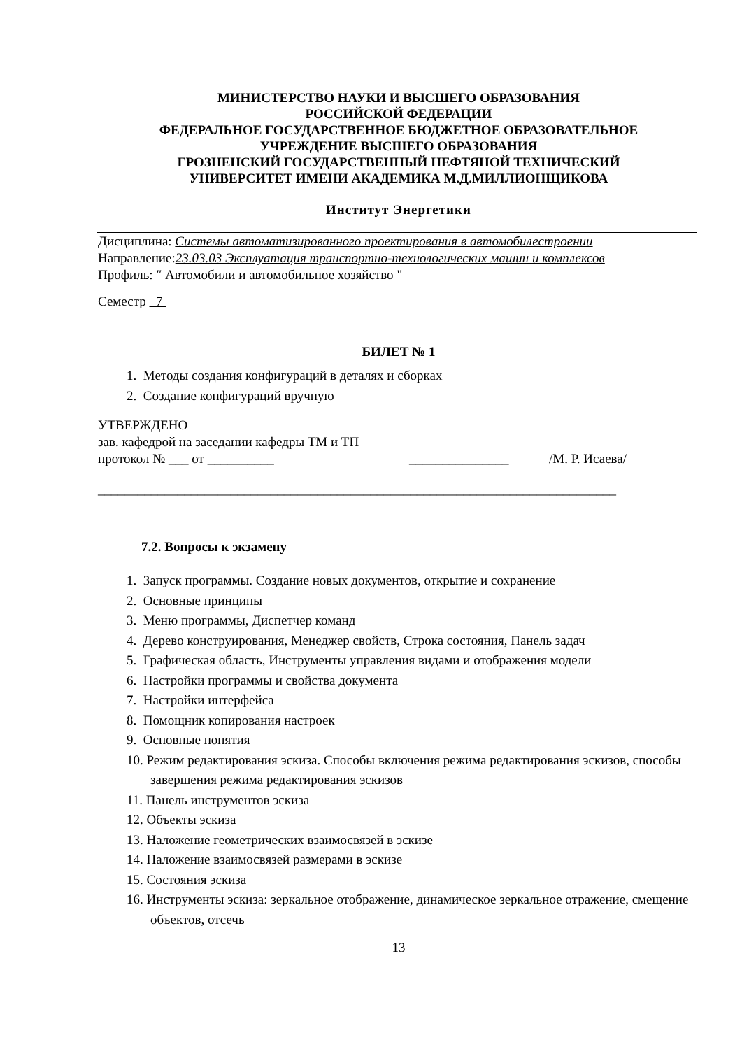МИНИСТЕРСТВО НАУКИ И ВЫСШЕГО ОБРАЗОВАНИЯ
РОССИЙСКОЙ ФЕДЕРАЦИИ
ФЕДЕРАЛЬНОЕ ГОСУДАРСТВЕННОЕ БЮДЖЕТНОЕ ОБРАЗОВАТЕЛЬНОЕ
УЧРЕЖДЕНИЕ ВЫСШЕГО ОБРАЗОВАНИЯ
ГРОЗНЕНСКИЙ ГОСУДАРСТВЕННЫЙ НЕФТЯНОЙ ТЕХНИЧЕСКИЙ
УНИВЕРСИТЕТ ИМЕНИ АКАДЕМИКА М.Д.МИЛЛИОНЩИКОВА
Институт Энергетики
Дисциплина: Системы автоматизированного проектирования в автомобилестроении
Направление:23.03.03 Эксплуатация транспортно-технологических машин и комплексов
Профиль: ″ Автомобили и автомобильное хозяйство "
Семестр 7
БИЛЕТ № 1
1. Методы создания конфигураций в деталях и сборках
2. Создание конфигураций вручную
УТВЕРЖДЕНО
зав. кафедрой на заседании кафедры ТМ и ТП
протокол № ___ от __________ _______________ /М. Р. Исаева/
______________________________________________________________________________
7.2. Вопросы к экзамену
1. Запуск программы. Создание новых документов, открытие и сохранение
2. Основные принципы
3. Меню программы, Диспетчер команд
4. Дерево конструирования, Менеджер свойств, Строка состояния, Панель задач
5. Графическая область, Инструменты управления видами и отображения модели
6. Настройки программы и свойства документа
7. Настройки интерфейса
8. Помощник копирования настроек
9. Основные понятия
10. Режим редактирования эскиза. Способы включения режима редактирования эскизов, способы завершения режима редактирования эскизов
11. Панель инструментов эскиза
12. Объекты эскиза
13. Наложение геометрических взаимосвязей в эскизе
14. Наложение взаимосвязей размерами в эскизе
15. Состояния эскиза
16. Инструменты эскиза: зеркальное отображение, динамическое зеркальное отражение, смещение объектов, отсечь
13